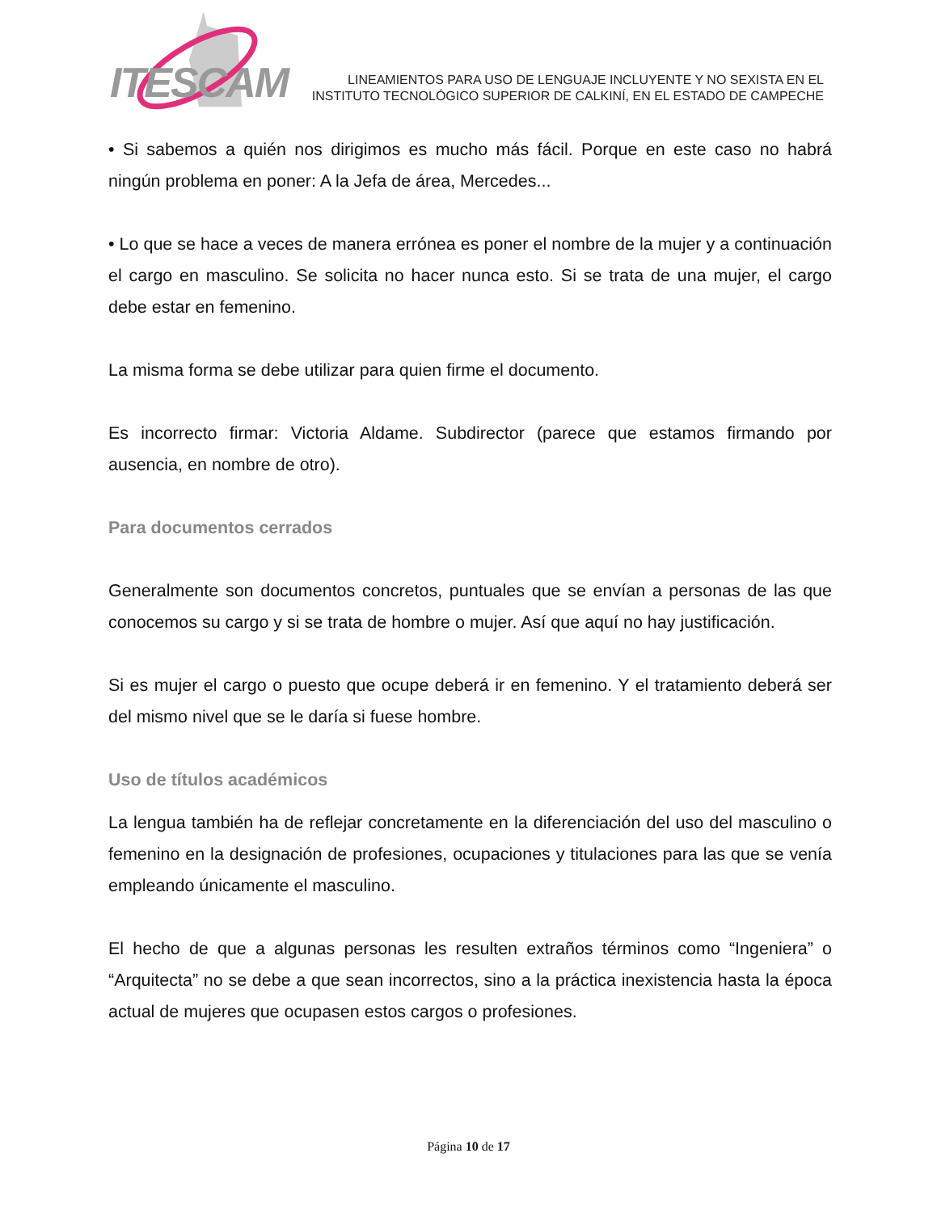ITESCAM
LINEAMIENTOS PARA USO DE LENGUAJE INCLUYENTE Y NO SEXISTA EN EL
INSTITUTO TECNOLÓGICO SUPERIOR DE CALKINÍ, EN EL ESTADO DE CAMPECHE
• Si sabemos a quién nos dirigimos es mucho más fácil. Porque en este caso no habrá ningún problema en poner: A la Jefa de área, Mercedes...
• Lo que se hace a veces de manera errónea es poner el nombre de la mujer y a continuación el cargo en masculino. Se solicita no hacer nunca esto. Si se trata de una mujer, el cargo debe estar en femenino.
La misma forma se debe utilizar para quien firme el documento.
Es incorrecto firmar: Victoria Aldame. Subdirector (parece que estamos firmando por ausencia, en nombre de otro).
Para documentos cerrados
Generalmente son documentos concretos, puntuales que se envían a personas de las que conocemos su cargo y si se trata de hombre o mujer. Así que aquí no hay justificación.
Si es mujer el cargo o puesto que ocupe deberá ir en femenino. Y el tratamiento deberá ser del mismo nivel que se le daría si fuese hombre.
Uso de títulos académicos
La lengua también ha de reflejar concretamente en la diferenciación del uso del masculino o femenino en la designación de profesiones, ocupaciones y titulaciones para las que se venía empleando únicamente el masculino.
El hecho de que a algunas personas les resulten extraños términos como “Ingeniera” o “Arquitecta” no se debe a que sean incorrectos, sino a la práctica inexistencia hasta la época actual de mujeres que ocupasen estos cargos o profesiones.
Página 10 de 17